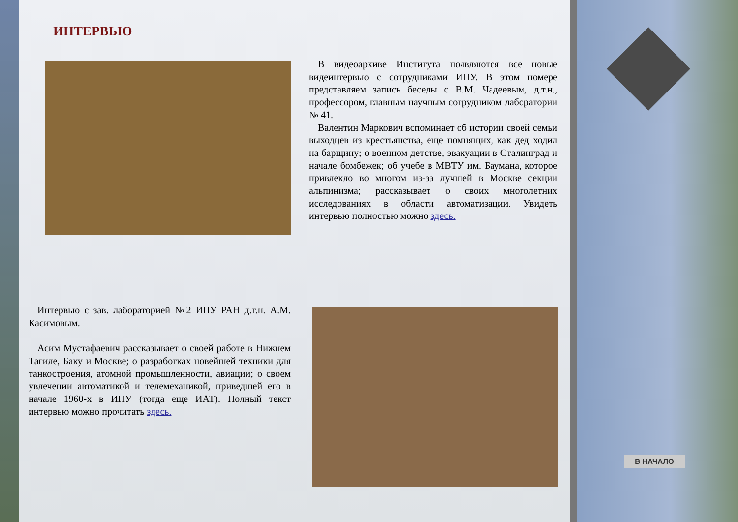ИНТЕРВЬЮ
В видеоархиве Института появляются все новые видеинтервью с сотрудниками ИПУ. В этом номере представляем запись беседы с В.М. Чадеевым, д.т.н., профессором, главным научным сотрудником лаборатории № 41.
Валентин Маркович вспоминает об истории своей семьи выходцев из крестьянства, еще помнящих, как дед ходил на барщину; о военном детстве, эвакуации в Сталинград и начале бомбежек; об учебе в МВТУ им. Баумана, которое привлекло во многом из-за лучшей в Москве секции альпинизма; рассказывает о своих многолетних исследованиях в области автоматизации. Увидеть интервью полностью можно здесь.
Интервью с зав. лабораторией №2 ИПУ РАН д.т.н. А.М. Касимовым.
Асим Мустафаевич рассказывает о своей работе в Нижнем Тагиле, Баку и Москве; о разработках новейшей техники для танкостроения, атомной промышленности, авиации; о своем увлечении автоматикой и телемеханикой, приведшей его в начале 1960-х в ИПУ (тогда еще ИАТ). Полный текст интервью можно прочитать здесь.
В НАЧАЛО